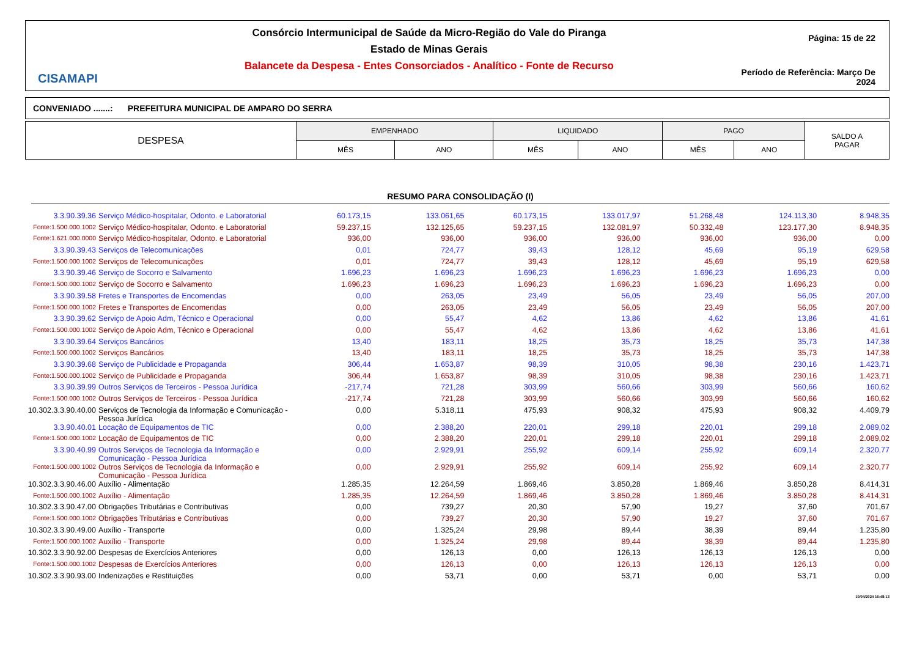CISAMAPI
Consórcio Intermunicipal de Saúde da Micro-Região do Vale do Piranga
Estado de Minas Gerais
Balancete da Despesa - Entes Consorciados - Analítico - Fonte de Recurso
Página: 15 de 22
Período de Referência: Março De 2024
CONVENIADO .......: PREFEITURA MUNICIPAL DE AMPARO DO SERRA
| DESPESA | EMPENHADO | | LIQUIDADO | | PAGO | | SALDO A PAGAR |
| --- | --- | --- | --- | --- | --- | --- | --- |
| | MÊS | ANO | MÊS | ANO | MÊS | ANO | |
RESUMO PARA CONSOLIDAÇÃO (I)
| 3.3.90.39.36 | Serviço Médico-hospitalar, Odonto. e Laboratorial | 60.173,15 | 133.061,65 | 60.173,15 | 133.017,97 | 51.268,48 | 124.113,30 | 8.948,35 |
| Fonte:1.500.000.1002 | Serviço Médico-hospitalar, Odonto. e Laboratorial | 59.237,15 | 132.125,65 | 59.237,15 | 132.081,97 | 50.332,48 | 123.177,30 | 8.948,35 |
| Fonte:1.621.000.0000 | Serviço Médico-hospitalar, Odonto. e Laboratorial | 936,00 | 936,00 | 936,00 | 936,00 | 936,00 | 936,00 | 0,00 |
| 3.3.90.39.43 | Serviços de Telecomunicações | 0,01 | 724,77 | 39,43 | 128,12 | 45,69 | 95,19 | 629,58 |
| Fonte:1.500.000.1002 | Serviços de Telecomunicações | 0,01 | 724,77 | 39,43 | 128,12 | 45,69 | 95,19 | 629,58 |
| 3.3.90.39.46 | Serviço de Socorro e Salvamento | 1.696,23 | 1.696,23 | 1.696,23 | 1.696,23 | 1.696,23 | 1.696,23 | 0,00 |
| Fonte:1.500.000.1002 | Serviço de Socorro e Salvamento | 1.696,23 | 1.696,23 | 1.696,23 | 1.696,23 | 1.696,23 | 1.696,23 | 0,00 |
| 3.3.90.39.58 | Fretes e Transportes de Encomendas | 0,00 | 263,05 | 23,49 | 56,05 | 23,49 | 56,05 | 207,00 |
| Fonte:1.500.000.1002 | Fretes e Transportes de Encomendas | 0,00 | 263,05 | 23,49 | 56,05 | 23,49 | 56,05 | 207,00 |
| 3.3.90.39.62 | Serviço de Apoio Adm, Técnico e Operacional | 0,00 | 55,47 | 4,62 | 13,86 | 4,62 | 13,86 | 41,61 |
| Fonte:1.500.000.1002 | Serviço de Apoio Adm, Técnico e Operacional | 0,00 | 55,47 | 4,62 | 13,86 | 4,62 | 13,86 | 41,61 |
| 3.3.90.39.64 | Serviços Bancários | 13,40 | 183,11 | 18,25 | 35,73 | 18,25 | 35,73 | 147,38 |
| Fonte:1.500.000.1002 | Serviços Bancários | 13,40 | 183,11 | 18,25 | 35,73 | 18,25 | 35,73 | 147,38 |
| 3.3.90.39.68 | Serviço de Publicidade e Propaganda | 306,44 | 1.653,87 | 98,39 | 310,05 | 98,38 | 230,16 | 1.423,71 |
| Fonte:1.500.000.1002 | Serviço de Publicidade e Propaganda | 306,44 | 1.653,87 | 98,39 | 310,05 | 98,38 | 230,16 | 1.423,71 |
| 3.3.90.39.99 | Outros Serviços de Terceiros - Pessoa Jurídica | -217,74 | 721,28 | 303,99 | 560,66 | 303,99 | 560,66 | 160,62 |
| Fonte:1.500.000.1002 | Outros Serviços de Terceiros - Pessoa Jurídica | -217,74 | 721,28 | 303,99 | 560,66 | 303,99 | 560,66 | 160,62 |
| 10.302.3.3.90.40.00 | Serviços de Tecnologia da Informação e Comunicação - Pessoa Jurídica | 0,00 | 5.318,11 | 475,93 | 908,32 | 475,93 | 908,32 | 4.409,79 |
| 3.3.90.40.01 | Locação de Equipamentos de TIC | 0,00 | 2.388,20 | 220,01 | 299,18 | 220,01 | 299,18 | 2.089,02 |
| Fonte:1.500.000.1002 | Locação de Equipamentos de TIC | 0,00 | 2.388,20 | 220,01 | 299,18 | 220,01 | 299,18 | 2.089,02 |
| 3.3.90.40.99 | Outros Serviços de Tecnologia da Informação e Comunicação - Pessoa Jurídica | 0,00 | 2.929,91 | 255,92 | 609,14 | 255,92 | 609,14 | 2.320,77 |
| Fonte:1.500.000.1002 | Outros Serviços de Tecnologia da Informação e Comunicação - Pessoa Jurídica | 0,00 | 2.929,91 | 255,92 | 609,14 | 255,92 | 609,14 | 2.320,77 |
| 10.302.3.3.90.46.00 | Auxílio - Alimentação | 1.285,35 | 12.264,59 | 1.869,46 | 3.850,28 | 1.869,46 | 3.850,28 | 8.414,31 |
| Fonte:1.500.000.1002 | Auxílio - Alimentação | 1.285,35 | 12.264,59 | 1.869,46 | 3.850,28 | 1.869,46 | 3.850,28 | 8.414,31 |
| 10.302.3.3.90.47.00 | Obrigações Tributárias e Contributivas | 0,00 | 739,27 | 20,30 | 57,90 | 19,27 | 37,60 | 701,67 |
| Fonte:1.500.000.1002 | Obrigações Tributárias e Contributivas | 0,00 | 739,27 | 20,30 | 57,90 | 19,27 | 37,60 | 701,67 |
| 10.302.3.3.90.49.00 | Auxílio - Transporte | 0,00 | 1.325,24 | 29,98 | 89,44 | 38,39 | 89,44 | 1.235,80 |
| Fonte:1.500.000.1002 | Auxílio - Transporte | 0,00 | 1.325,24 | 29,98 | 89,44 | 38,39 | 89,44 | 1.235,80 |
| 10.302.3.3.90.92.00 | Despesas de Exercícios Anteriores | 0,00 | 126,13 | 0,00 | 126,13 | 126,13 | 126,13 | 0,00 |
| Fonte:1.500.000.1002 | Despesas de Exercícios Anteriores | 0,00 | 126,13 | 0,00 | 126,13 | 126,13 | 126,13 | 0,00 |
| 10.302.3.3.90.93.00 | Indenizações e Restituições | 0,00 | 53,71 | 0,00 | 53,71 | 0,00 | 53,71 | 0,00 |
10/04/2024 16:48:13